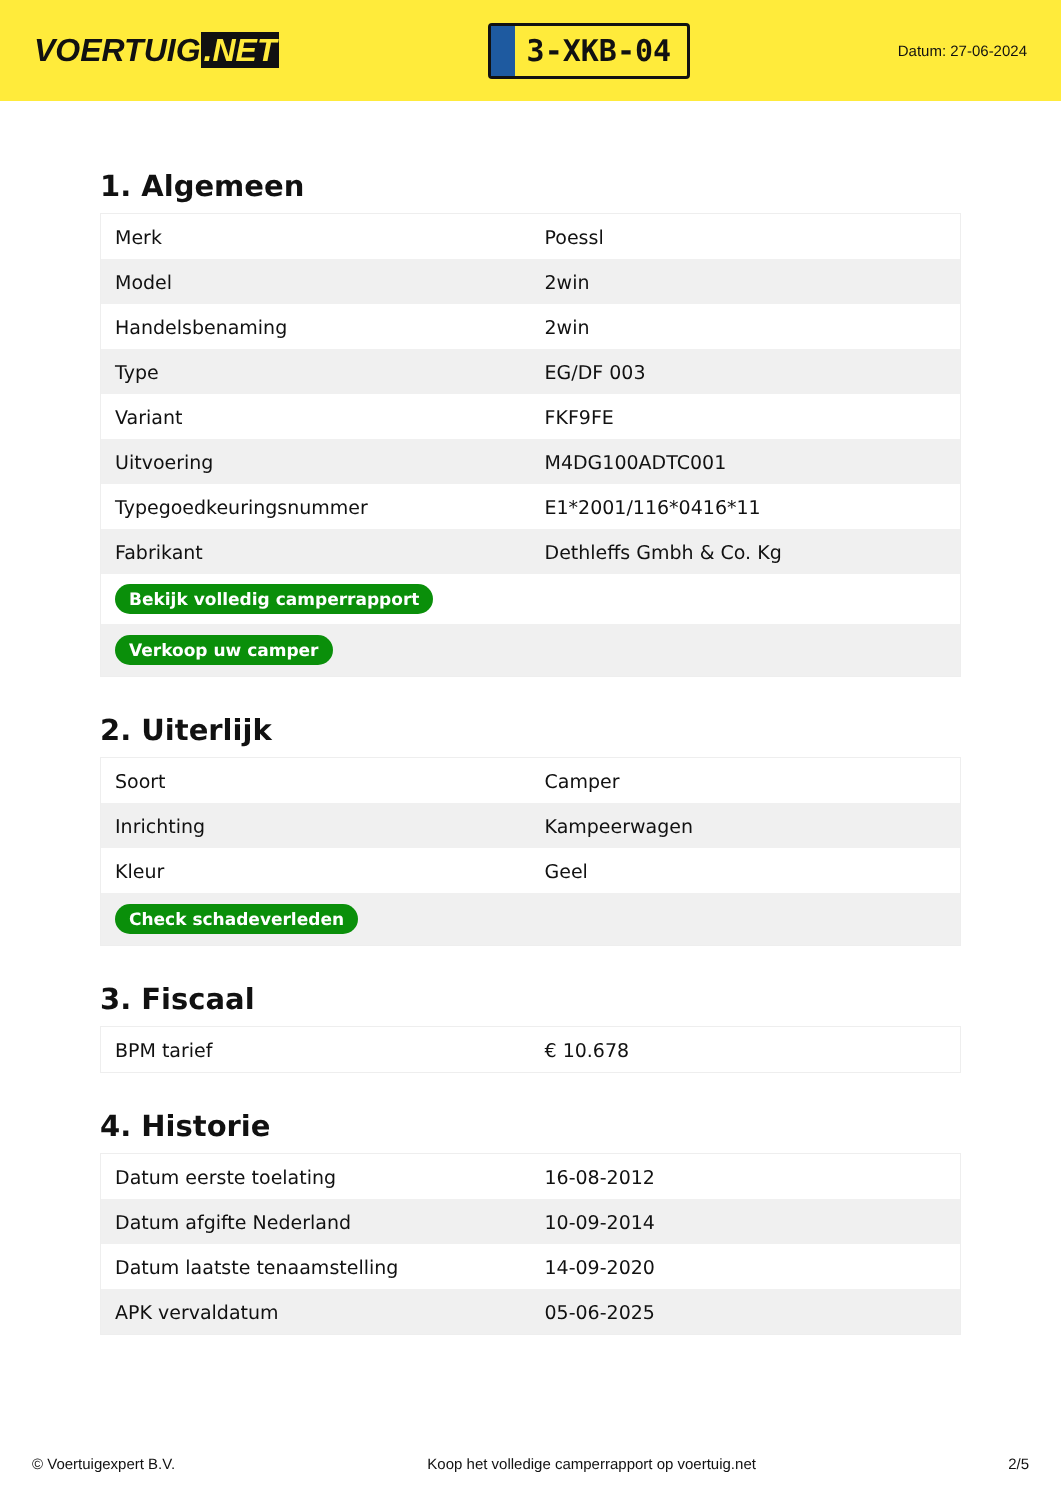VOERTUIG.NET
3-XKB-04
Datum: 27-06-2024
1. Algemeen
| Merk | Poessl |
| Model | 2win |
| Handelsbenaming | 2win |
| Type | EG/DF 003 |
| Variant | FKF9FE |
| Uitvoering | M4DG100ADTC001 |
| Typegoedkeuringsnummer | E1*2001/116*0416*11 |
| Fabrikant | Dethleffs Gmbh & Co. Kg |
| Bekijk volledig camperrapport | |
| Verkoop uw camper | |
2. Uiterlijk
| Soort | Camper |
| Inrichting | Kampeerwagen |
| Kleur | Geel |
| Check schadeverleden | |
3. Fiscaal
| BPM tarief | € 10.678 |
4. Historie
| Datum eerste toelating | 16-08-2012 |
| Datum afgifte Nederland | 10-09-2014 |
| Datum laatste tenaamstelling | 14-09-2020 |
| APK vervaldatum | 05-06-2025 |
© Voertuigexpert B.V. Koop het volledige camperrapport op voertuig.net 2/5